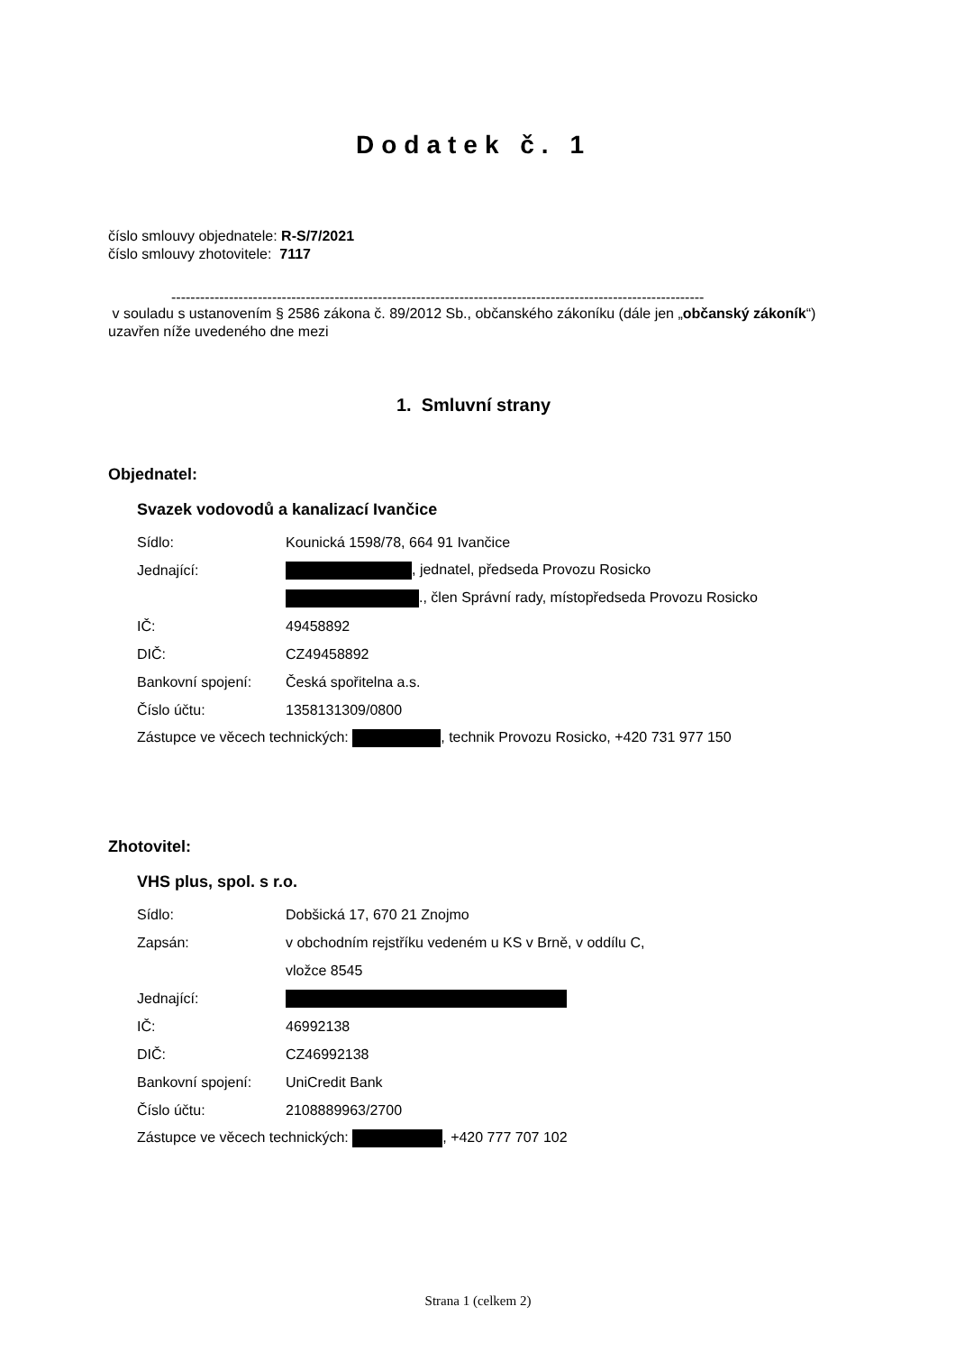Dodatek č. 1
číslo smlouvy objednatele: R-S/7/2021
číslo smlouvy zhotovitele: 7117
---------------------------------------------------------------------------------------------------------------
v souladu s ustanovením § 2586 zákona č. 89/2012 Sb., občanského zákoníku (dále jen „občanský zákoník“) uzavřen níže uvedeného dne mezi
1. Smluvní strany
Objednatel:
Svazek vodovodů a kanalizací Ivančice
Sídlo: Kounická 1598/78, 664 91 Ivančice
Jednající: , jednatel, předseda Provozu Rosicko
., člen Správní rady, místopředseda Provozu Rosicko
IČ: 49458892
DIČ: CZ49458892
Bankovní spojení: Česká spořitelna a.s.
Číslo účtu: 1358131309/0800
Zástupce ve věcech technických: , technik Provozu Rosicko, +420 731 977 150
Zhotovitel:
VHS plus, spol. s r.o.
Sídlo: Dobšická 17, 670 21 Znojmo
Zapsán: v obchodním rejstříku vedeném u KS v Brně, v oddílu C,
vložce 8545
Jednající:
IČ: 46992138
DIČ: CZ46992138
Bankovní spojení: UniCredit Bank
Číslo účtu: 2108889963/2700
Zástupce ve věcech technických: , +420 777 707 102
Strana 1 (celkem 2)